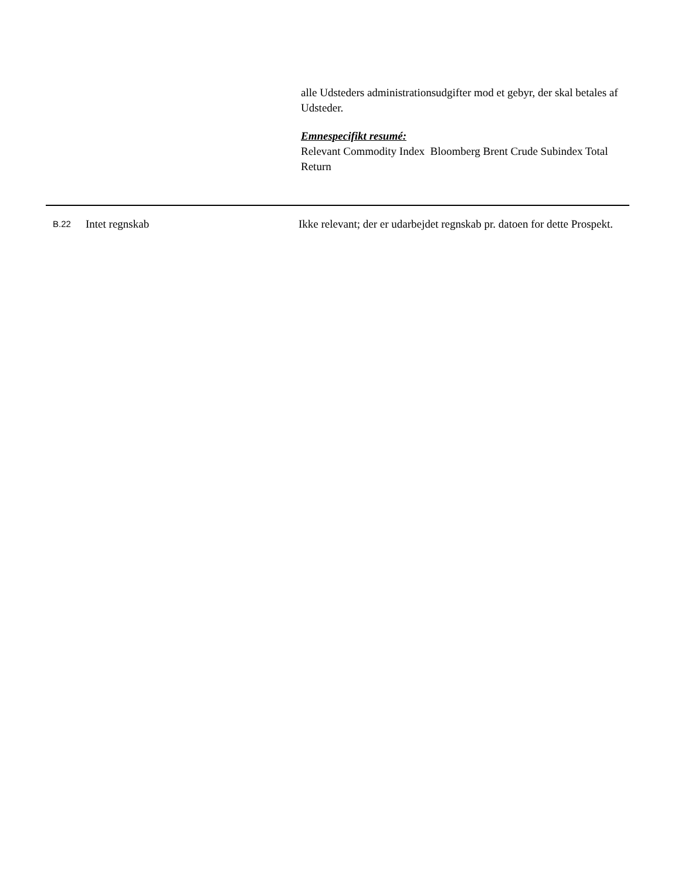alle Udsteders administrationsudgifter mod et gebyr, der skal betales af Udsteder.
Emnespecifikt resumé:
Relevant Commodity Index Bloomberg Brent Crude Subindex Total Return
| B.22 | Intet regnskab | Ikke relevant; der er udarbejdet regnskab pr. datoen for dette Prospekt. |